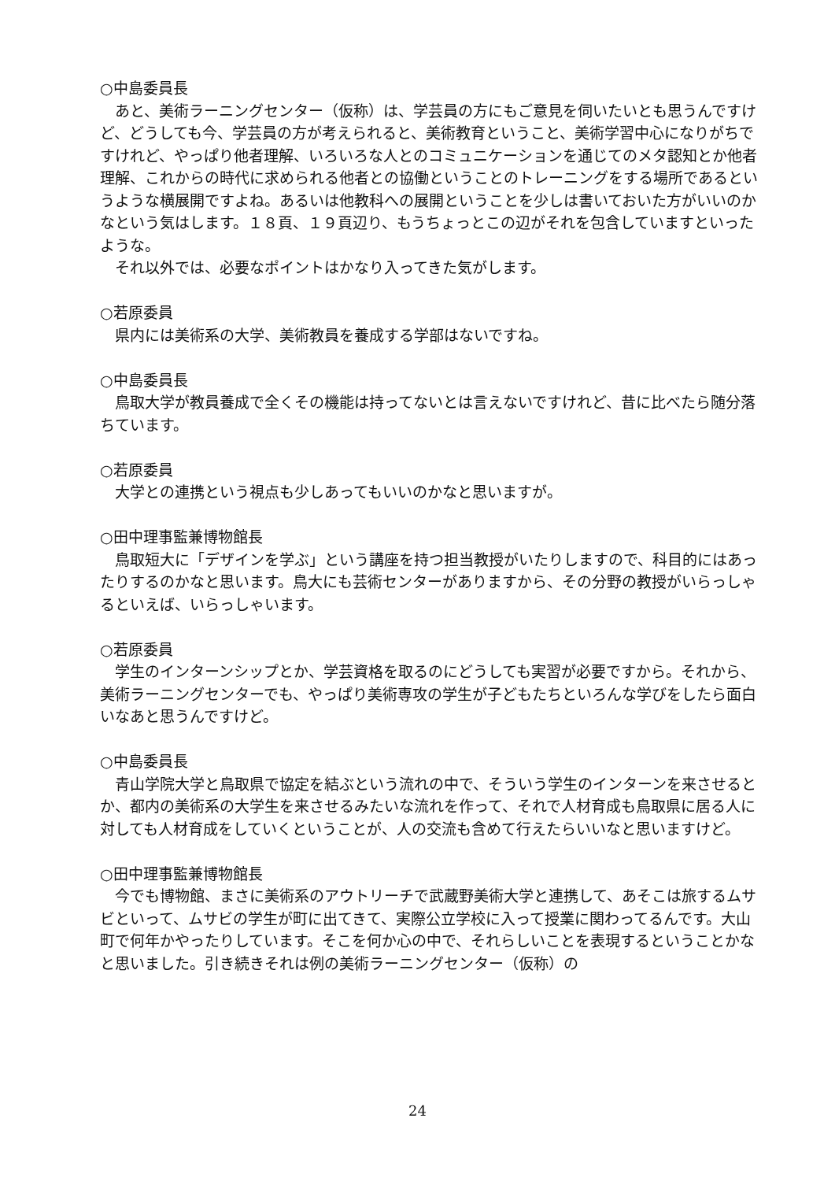○中島委員長
あと、美術ラーニングセンター（仮称）は、学芸員の方にもご意見を伺いたいとも思うんですけど、どうしても今、学芸員の方が考えられると、美術教育ということ、美術学習中心になりがちですけれど、やっぱり他者理解、いろいろな人とのコミュニケーションを通じてのメタ認知とか他者理解、これからの時代に求められる他者との協働ということのトレーニングをする場所であるというような横展開ですよね。あるいは他教科への展開ということを少しは書いておいた方がいいのかなという気はします。１８頁、１９頁辺り、もうちょっとこの辺がそれを包含していますといったような。
それ以外では、必要なポイントはかなり入ってきた気がします。
○若原委員
県内には美術系の大学、美術教員を養成する学部はないですね。
○中島委員長
鳥取大学が教員養成で全くその機能は持ってないとは言えないですけれど、昔に比べたら随分落ちています。
○若原委員
大学との連携という視点も少しあってもいいのかなと思いますが。
○田中理事監兼博物館長
鳥取短大に「デザインを学ぶ」という講座を持つ担当教授がいたりしますので、科目的にはあったりするのかなと思います。鳥大にも芸術センターがありますから、その分野の教授がいらっしゃるといえば、いらっしゃいます。
○若原委員
学生のインターンシップとか、学芸資格を取るのにどうしても実習が必要ですから。それから、美術ラーニングセンターでも、やっぱり美術専攻の学生が子どもたちといろんな学びをしたら面白いなあと思うんですけど。
○中島委員長
青山学院大学と鳥取県で協定を結ぶという流れの中で、そういう学生のインターンを来させるとか、都内の美術系の大学生を来させるみたいな流れを作って、それで人材育成も鳥取県に居る人に対しても人材育成をしていくということが、人の交流も含めて行えたらいいなと思いますけど。
○田中理事監兼博物館長
今でも博物館、まさに美術系のアウトリーチで武蔵野美術大学と連携して、あそこは旅するムサビといって、ムサビの学生が町に出てきて、実際公立学校に入って授業に関わってるんです。大山町で何年かやったりしています。そこを何か心の中で、それらしいことを表現するということかなと思いました。引き続きそれは例の美術ラーニングセンター（仮称）の
24